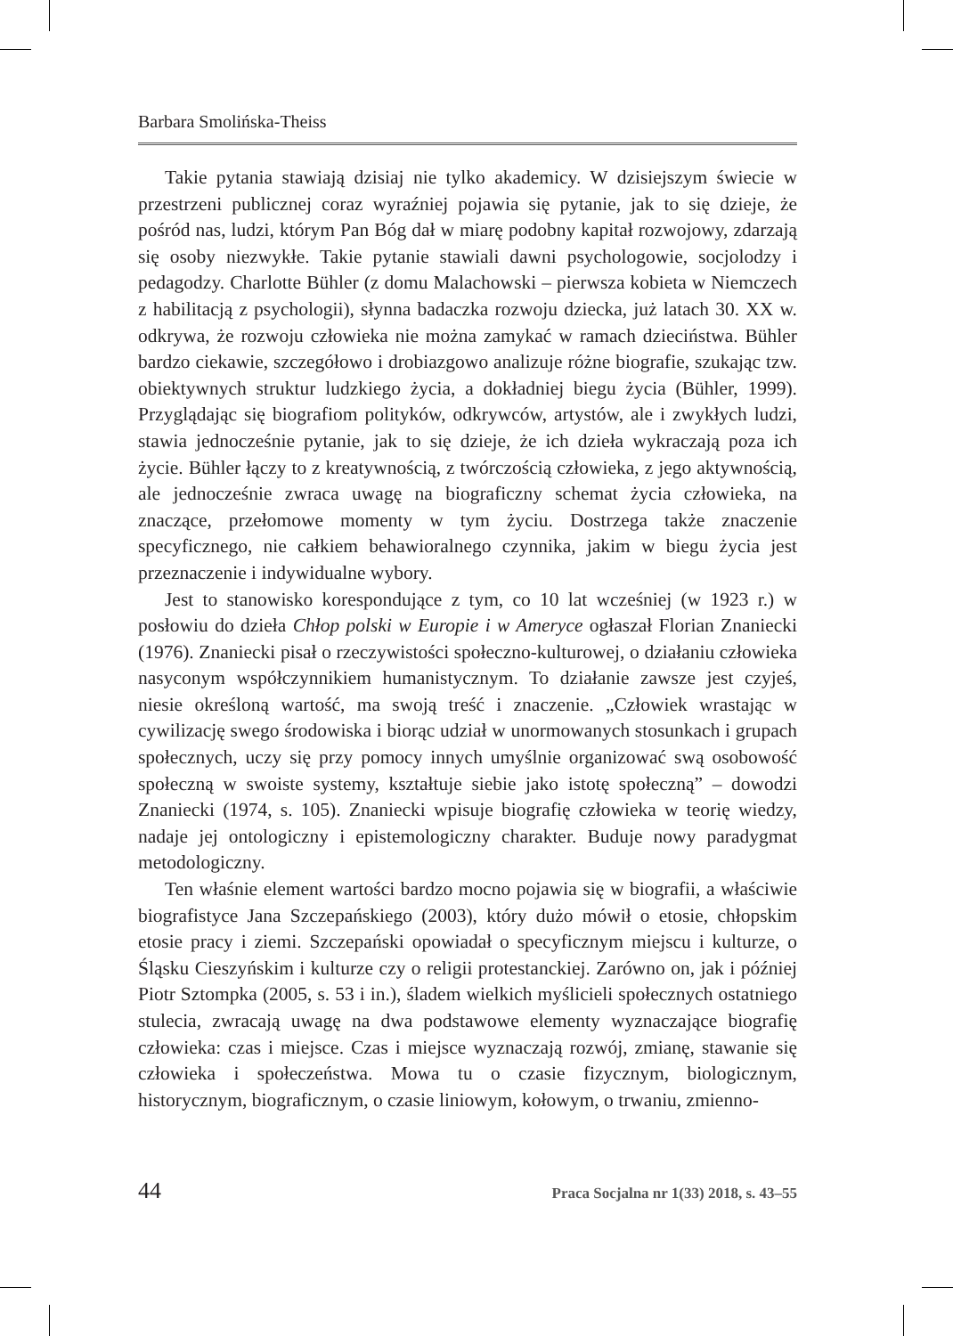Barbara Smolińska-Theiss
Takie pytania stawiają dzisiaj nie tylko akademicy. W dzisiejszym świecie w przestrzeni publicznej coraz wyraźniej pojawia się pytanie, jak to się dzieje, że pośród nas, ludzi, którym Pan Bóg dał w miarę podobny kapitał rozwojowy, zdarzają się osoby niezwykłe. Takie pytanie stawiali dawni psychologowie, socjolodzy i pedagodzy. Charlotte Bühler (z domu Malachowski – pierwsza kobieta w Niemczech z habilitacją z psychologii), słynna badaczka rozwoju dziecka, już latach 30. XX w. odkrywa, że rozwoju człowieka nie można zamykać w ramach dzieciństwa. Bühler bardzo ciekawie, szczegółowo i drobiazgowo analizuje różne biografie, szukając tzw. obiektywnych struktur ludzkiego życia, a dokładniej biegu życia (Bühler, 1999). Przyglądając się biografiom polityków, odkrywców, artystów, ale i zwykłych ludzi, stawia jednocześnie pytanie, jak to się dzieje, że ich dzieła wykraczają poza ich życie. Bühler łączy to z kreatywnością, z twórczością człowieka, z jego aktywnością, ale jednocześnie zwraca uwagę na biograficzny schemat życia człowieka, na znaczące, przełomowe momenty w tym życiu. Dostrzega także znaczenie specyficznego, nie całkiem behawioralnego czynnika, jakim w biegu życia jest przeznaczenie i indywidualne wybory.
Jest to stanowisko korespondujące z tym, co 10 lat wcześniej (w 1923 r.) w posłowiu do dzieła Chłop polski w Europie i w Ameryce ogłaszał Florian Znaniecki (1976). Znaniecki pisał o rzeczywistości społeczno-kulturowej, o działaniu człowieka nasyconym współczynnikiem humanistycznym. To działanie zawsze jest czyjeś, niesie określoną wartość, ma swoją treść i znaczenie. „Człowiek wrastając w cywilizację swego środowiska i biorąc udział w unormowanych stosunkach i grupach społecznych, uczy się przy pomocy innych umyślnie organizować swą osobowość społeczną w swoiste systemy, kształtuje siebie jako istotę społeczną” – dowodzi Znaniecki (1974, s. 105). Znaniecki wpisuje biografię człowieka w teorię wiedzy, nadaje jej ontologiczny i epistemologiczny charakter. Buduje nowy paradygmat metodologiczny.
Ten właśnie element wartości bardzo mocno pojawia się w biografii, a właściwie biografistyce Jana Szczepańskiego (2003), który dużo mówił o etosie, chłopskim etosie pracy i ziemi. Szczepański opowiadał o specyficznym miejscu i kulturze, o Śląsku Cieszyńskim i kulturze czy o religii protestanckiej. Zarówno on, jak i później Piotr Sztompka (2005, s. 53 i in.), śladem wielkich myślicieli społecznych ostatniego stulecia, zwracają uwagę na dwa podstawowe elementy wyznaczające biografię człowieka: czas i miejsce. Czas i miejsce wyznaczają rozwój, zmianę, stawanie się człowieka i społeczeństwa. Mowa tu o czasie fizycznym, biologicznym, historycznym, biograficznym, o czasie liniowym, kołowym, o trwaniu, zmienno-
44 Praca Socjalna nr 1(33) 2018, s. 43–55